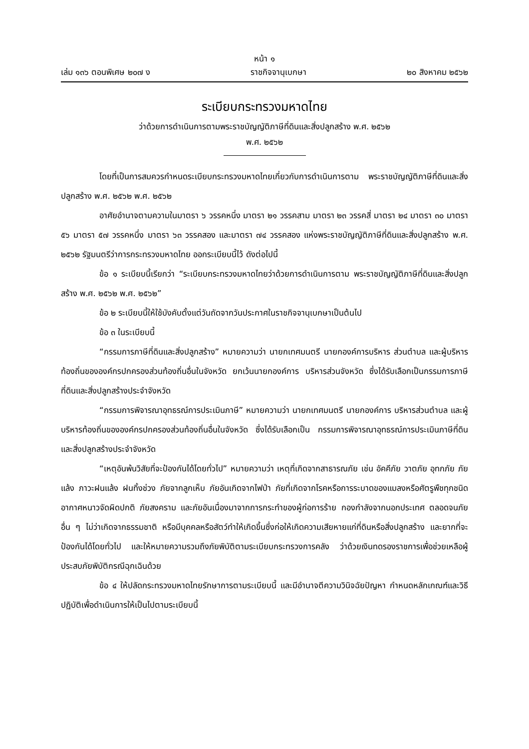หน้า ๑
เล่ม ๑๓๖ ตอนพิเศษ ๒๐๗ ง ราชกิจจานุเบกษา ๒๐ สิงหาคม ๒๕๖๒
ระเบียบกระทรวงมหาดไทย
ว่าด้วยการดำเนินการตามพระราชบัญญัติภาษีที่ดินและสิ่งปลูกสร้าง พ.ศ. ๒๕๖๒
พ.ศ. ๒๕๖๒
โดยที่เป็นการสมควรกำหนดระเบียบกระทรวงมหาดไทยเกี่ยวกับการดำเนินการตาม พระราชบัญญัติภาษีที่ดินและสิ่งปลูกสร้าง พ.ศ. ๒๕๖๒ พ.ศ. ๒๕๖๒
อาศัยอำนาจตามความในมาตรา ๖ วรรคหนึ่ง มาตรา ๒๑ วรรคสาม มาตรา ๒๓ วรรคสี่ มาตรา ๒๔ มาตรา ๓๐ มาตรา ๕๖ มาตรา ๕๗ วรรคหนึ่ง มาตรา ๖๓ วรรคสอง และมาตรา ๗๔ วรรคสอง แห่งพระราชบัญญัติภาษีที่ดินและสิ่งปลูกสร้าง พ.ศ. ๒๕๖๒ รัฐมนตรีว่าการกระทรวงมหาดไทย ออกระเบียบนี้ไว้ ดังต่อไปนี้
ข้อ ๑ ระเบียบนี้เรียกว่า “ระเบียบกระทรวงมหาดไทยว่าด้วยการดำเนินการตาม พระราชบัญญัติภาษีที่ดินและสิ่งปลูกสร้าง พ.ศ. ๒๕๖๒ พ.ศ. ๒๕๖๒”
ข้อ ๒ ระเบียบนี้ให้ใช้บังคับตั้งแต่วันถัดจากวันประกาศในราชกิจจานุเบกษาเป็นต้นไป
ข้อ ๓ ในระเบียบนี้
“กรรมการภาษีที่ดินและสิ่งปลูกสร้าง” หมายความว่า นายกเทศมนตรี นายกองค์การบริหาร ส่วนตำบล และผู้บริหารท้องถิ่นขององค์กรปกครองส่วนท้องถิ่นอื่นในจังหวัด ยกเว้นนายกองค์การ บริหารส่วนจังหวัด ซึ่งได้รับเลือกเป็นกรรมการภาษีที่ดินและสิ่งปลูกสร้างประจำจังหวัด
“กรรมการพิจารณาอุทธรณ์การประเมินภาษี” หมายความว่า นายกเทศมนตรี นายกองค์การ บริหารส่วนตำบล และผู้บริหารท้องถิ่นขององค์กรปกครองส่วนท้องถิ่นอื่นในจังหวัด ซึ่งได้รับเลือกเป็น กรรมการพิจารณาอุทธรณ์การประเมินภาษีที่ดินและสิ่งปลูกสร้างประจำจังหวัด
“เหตุอันพ้นวิสัยที่จะป้องกันได้โดยทั่วไป” หมายความว่า เหตุที่เกิดจากสาธารณภัย เช่น อัคคีภัย วาตภัย อุทกภัย ภัยแล้ง ภาวะฝนแล้ง ฝนทิ้งช่วง ภัยจากลูกเห็บ ภัยอันเกิดจากไฟป่า ภัยที่เกิดจากโรคหรือการระบาดของแมลงหรือศัตรูพืชทุกชนิด อากาศหนาวจัดผิดปกติ ภัยสงคราม และภัยอันเนื่องมาจากการกระทำของผู้ก่อการร้าย กองกำลังจากนอกประเทศ ตลอดจนภัยอื่น ๆ ไม่ว่าเกิดจากธรรมชาติ หรือมีบุคคลหรือสัตว์ทำให้เกิดขึ้นซึ่งก่อให้เกิดความเสียหายแก่ที่ดินหรือสิ่งปลูกสร้าง และยากที่จะป้องกันได้โดยทั่วไป และให้หมายความรวมถึงภัยพิบัติตามระเบียบกระทรวงการคลัง ว่าด้วยเงินทดรองราชการเพื่อช่วยเหลือผู้ประสบภัยพิบัติกรณีฉุกเฉินด้วย
ข้อ ๔ ให้ปลัดกระทรวงมหาดไทยรักษาการตามระเบียบนี้ และมีอำนาจตีความวินิจฉัยปัญหา กำหนดหลักเกณฑ์และวิธีปฏิบัติเพื่อดำเนินการให้เป็นไปตามระเบียบนี้